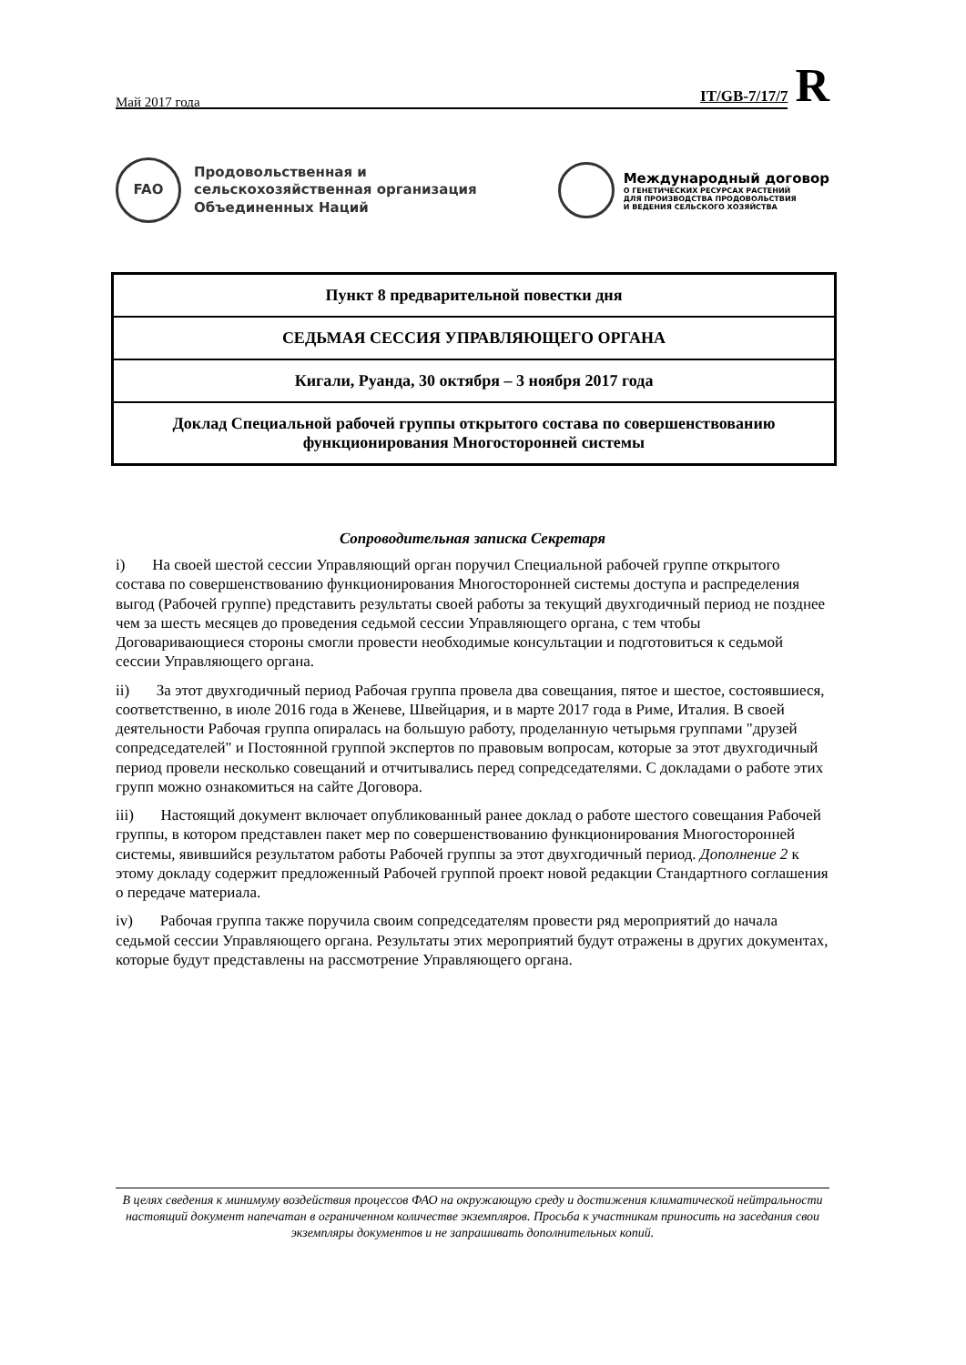IT/GB-7/17/7
R
Май 2017 года
FAO
Продовольственная и
сельскохозяйственная организация
Объединенных Наций
Международный договор
О ГЕНЕТИЧЕСКИХ РЕСУРСАХ РАСТЕНИЙ
ДЛЯ ПРОИЗВОДСТВА ПРОДОВОЛЬСТВИЯ
И ВЕДЕНИЯ СЕЛЬСКОГО ХОЗЯЙСТВА
Пункт 8 предварительной повестки дня
СЕДЬМАЯ СЕССИЯ УПРАВЛЯЮЩЕГО ОРГАНА
Кигали, Руанда, 30 октября – 3 ноября 2017 года
Доклад Специальной рабочей группы открытого состава по совершенствованию функционирования Многосторонней системы
Сопроводительная записка Секретаря
i) На своей шестой сессии Управляющий орган поручил Специальной рабочей группе открытого состава по совершенствованию функционирования Многосторонней системы доступа и распределения выгод (Рабочей группе) представить результаты своей работы за текущий двухгодичный период не позднее чем за шесть месяцев до проведения седьмой сессии Управляющего органа, с тем чтобы Договаривающиеся стороны смогли провести необходимые консультации и подготовиться к седьмой сессии Управляющего органа.
ii) За этот двухгодичный период Рабочая группа провела два совещания, пятое и шестое, состоявшиеся, соответственно, в июле 2016 года в Женеве, Швейцария, и в марте 2017 года в Риме, Италия. В своей деятельности Рабочая группа опиралась на большую работу, проделанную четырьмя группами "друзей сопредседателей" и Постоянной группой экспертов по правовым вопросам, которые за этот двухгодичный период провели несколько совещаний и отчитывались перед сопредседателями. С докладами о работе этих групп можно ознакомиться на сайте Договора.
iii) Настоящий документ включает опубликованный ранее доклад о работе шестого совещания Рабочей группы, в котором представлен пакет мер по совершенствованию функционирования Многосторонней системы, явившийся результатом работы Рабочей группы за этот двухгодичный период. Дополнение 2 к этому докладу содержит предложенный Рабочей группой проект новой редакции Стандартного соглашения о передаче материала.
iv) Рабочая группа также поручила своим сопредседателям провести ряд мероприятий до начала седьмой сессии Управляющего органа. Результаты этих мероприятий будут отражены в других документах, которые будут представлены на рассмотрение Управляющего органа.
В целях сведения к минимуму воздействия процессов ФАО на окружающую среду и достижения климатической нейтральности настоящий документ напечатан в ограниченном количестве экземпляров. Просьба к участникам приносить на заседания свои экземпляры документов и не запрашивать дополнительных копий.